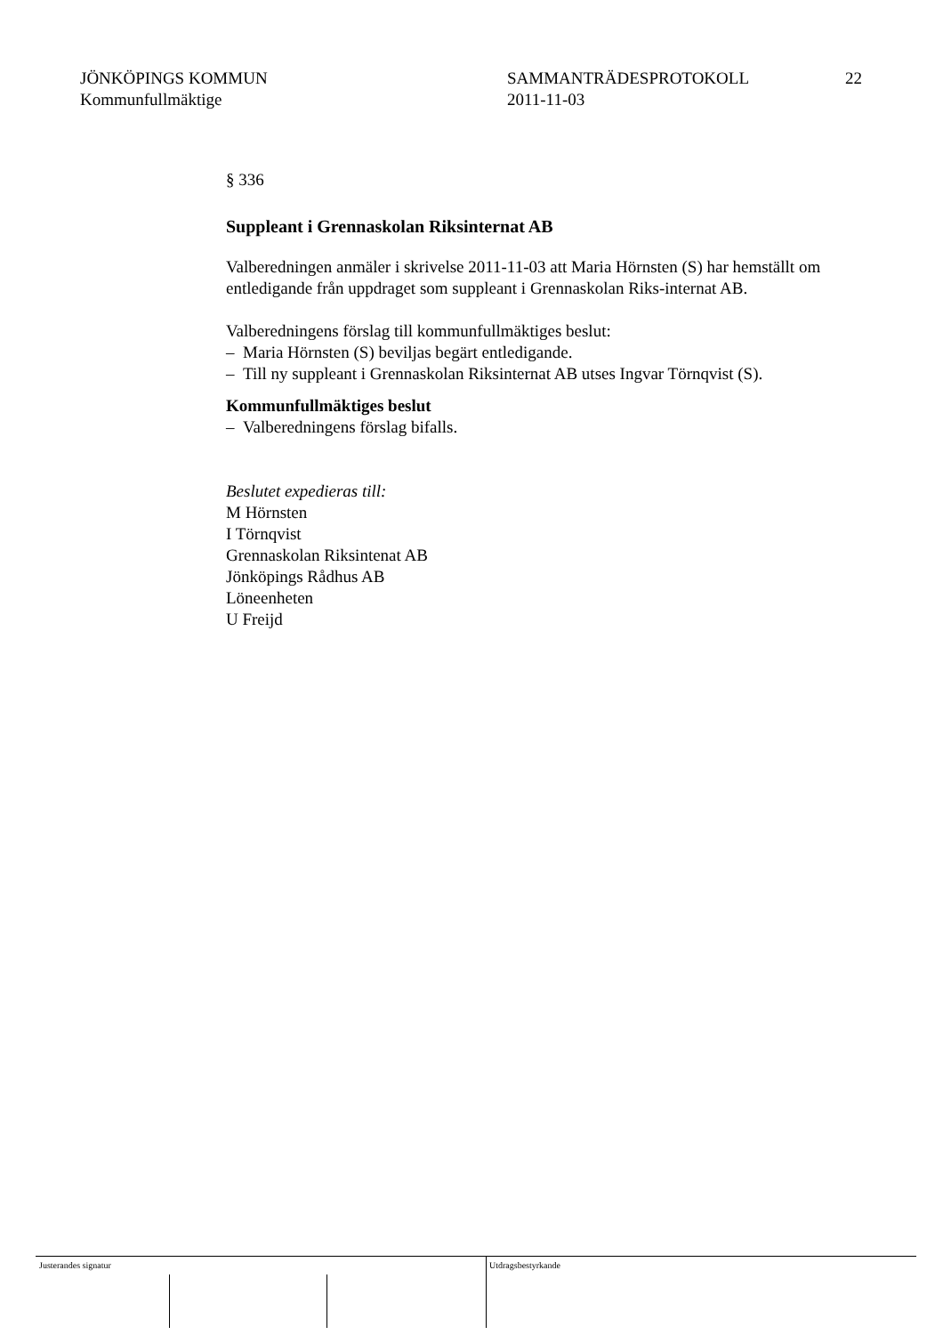JÖNKÖPINGS KOMMUN
Kommunfullmäktige
SAMMANTRÄDESPROTOKOLL
2011-11-03
22
§ 336
Suppleant i Grennaskolan Riksinternat AB
Valberedningen anmäler i skrivelse 2011-11-03 att Maria Hörnsten (S) har hemställt om entledigande från uppdraget som suppleant i Grennaskolan Riks-internat AB.
Valberedningens förslag till kommunfullmäktiges beslut:
– Maria Hörnsten (S) beviljas begärt entledigande.
– Till ny suppleant i Grennaskolan Riksinternat AB utses Ingvar Törnqvist (S).
Kommunfullmäktiges beslut
– Valberedningens förslag bifalls.
Beslutet expedieras till:
M Hörnsten
I Törnqvist
Grennaskolan Riksintenat AB
Jönköpings Rådhus AB
Löneenheten
U Freijd
Justerandes signatur Utdragsbestyrkande